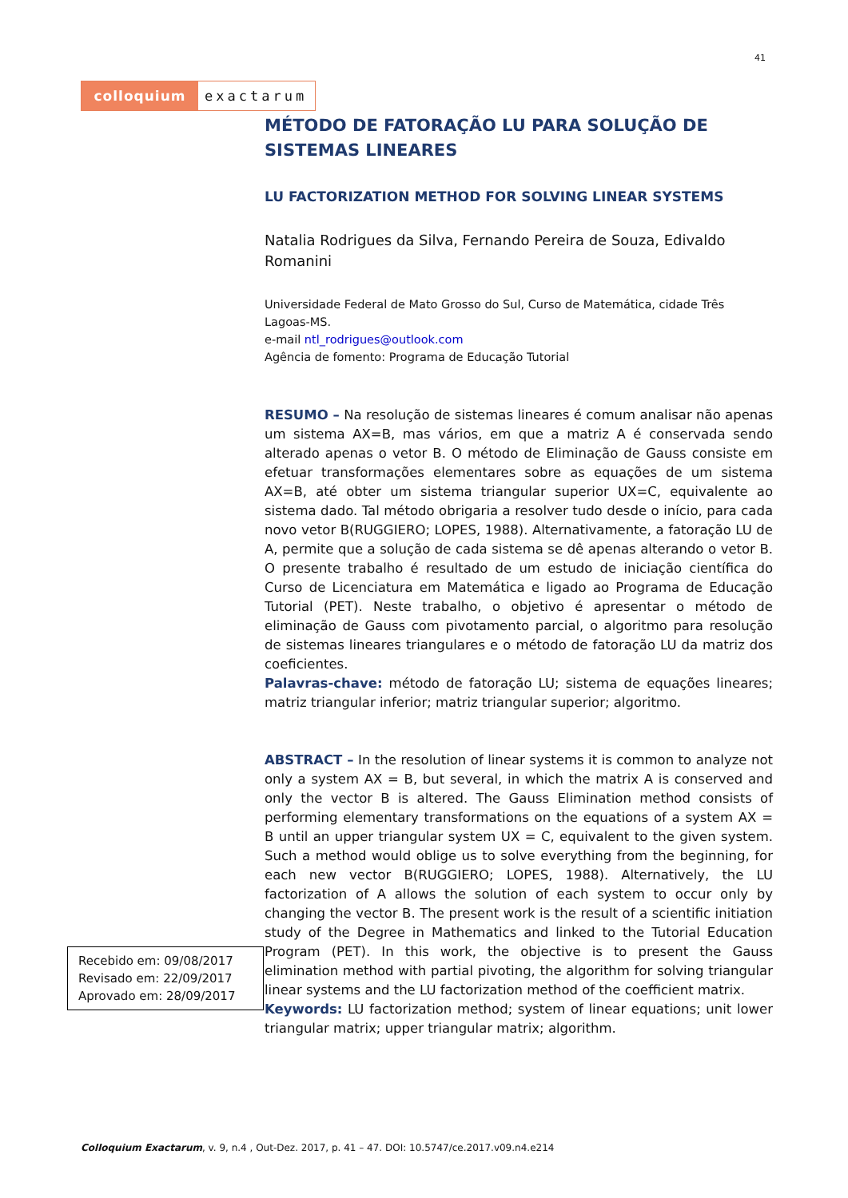41
colloquium exactarum
MÉTODO DE FATORAÇÃO LU PARA SOLUÇÃO DE SISTEMAS LINEARES
LU FACTORIZATION METHOD FOR SOLVING LINEAR SYSTEMS
Natalia Rodrigues da Silva, Fernando Pereira de Souza, Edivaldo Romanini
Universidade Federal de Mato Grosso do Sul, Curso de Matemática, cidade Três Lagoas-MS.
e-mail ntl_rodrigues@outlook.com
Agência de fomento: Programa de Educação Tutorial
RESUMO – Na resolução de sistemas lineares é comum analisar não apenas um sistema AX=B, mas vários, em que a matriz A é conservada sendo alterado apenas o vetor B. O método de Eliminação de Gauss consiste em efetuar transformações elementares sobre as equações de um sistema AX=B, até obter um sistema triangular superior UX=C, equivalente ao sistema dado. Tal método obrigaria a resolver tudo desde o início, para cada novo vetor B(RUGGIERO; LOPES, 1988). Alternativamente, a fatoração LU de A, permite que a solução de cada sistema se dê apenas alterando o vetor B. O presente trabalho é resultado de um estudo de iniciação científica do Curso de Licenciatura em Matemática e ligado ao Programa de Educação Tutorial (PET). Neste trabalho, o objetivo é apresentar o método de eliminação de Gauss com pivotamento parcial, o algoritmo para resolução de sistemas lineares triangulares e o método de fatoração LU da matriz dos coeficientes.
Palavras-chave: método de fatoração LU; sistema de equações lineares; matriz triangular inferior; matriz triangular superior; algoritmo.
ABSTRACT – In the resolution of linear systems it is common to analyze not only a system AX = B, but several, in which the matrix A is conserved and only the vector B is altered. The Gauss Elimination method consists of performing elementary transformations on the equations of a system AX = B until an upper triangular system UX = C, equivalent to the given system. Such a method would oblige us to solve everything from the beginning, for each new vector B(RUGGIERO; LOPES, 1988). Alternatively, the LU factorization of A allows the solution of each system to occur only by changing the vector B. The present work is the result of a scientific initiation study of the Degree in Mathematics and linked to the Tutorial Education Program (PET). In this work, the objective is to present the Gauss elimination method with partial pivoting, the algorithm for solving triangular linear systems and the LU factorization method of the coefficient matrix.
Keywords: LU factorization method; system of linear equations; unit lower triangular matrix; upper triangular matrix; algorithm.
Recebido em: 09/08/2017
Revisado em: 22/09/2017
Aprovado em: 28/09/2017
Colloquium Exactarum, v. 9, n.4 , Out-Dez. 2017, p. 41 – 47. DOI: 10.5747/ce.2017.v09.n4.e214